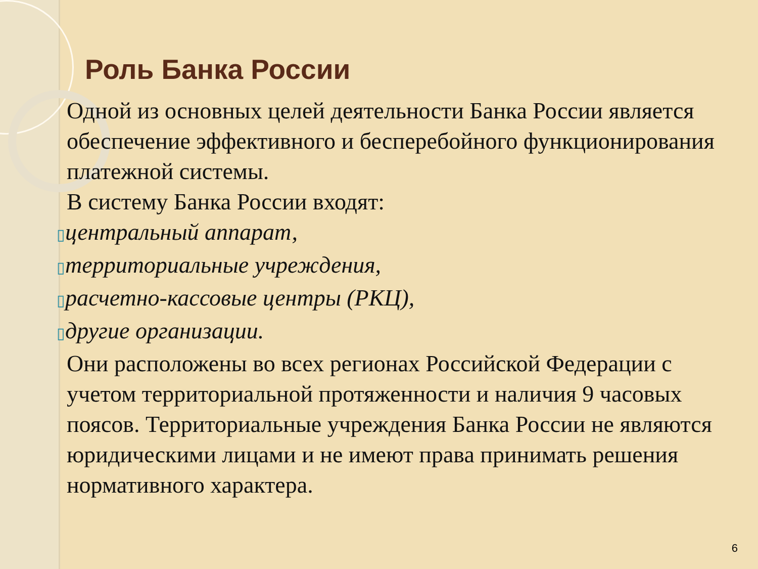Роль Банка России
Одной из основных целей деятельности Банка России является обеспечение эффективного и бесперебойного функционирования платежной системы.
В систему Банка России входят:
▯центральный аппарат,
▯территориальные учреждения,
▯расчетно-кассовые центры (РКЦ),
▯другие организации.
Они расположены во всех регионах Российской Федерации с учетом территориальной протяженности и наличия 9 часовых поясов. Территориальные учреждения Банка России не являются юридическими лицами и не имеют права принимать решения нормативного характера.
6